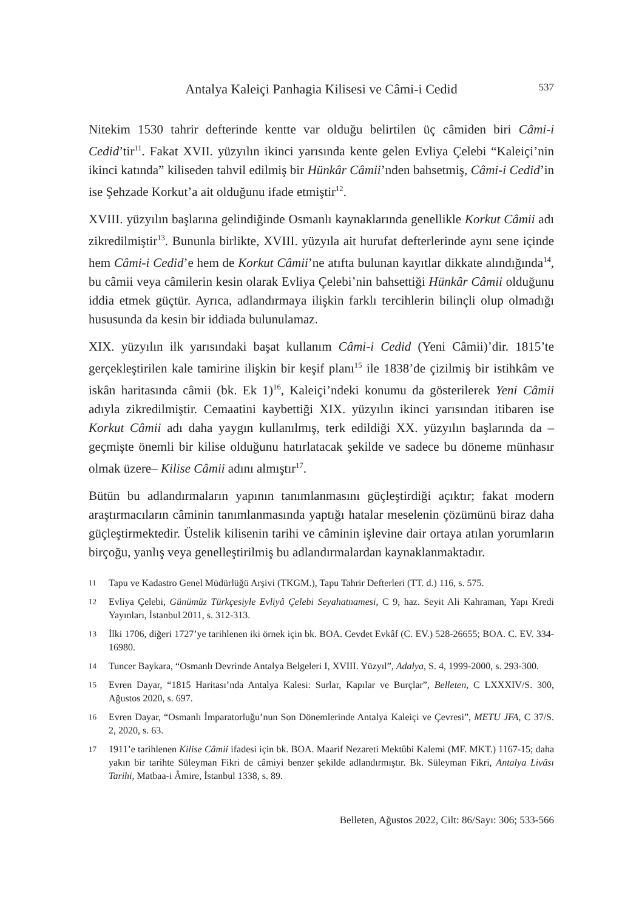Antalya Kaleiçi Panhagia Kilisesi ve Câmi-i Cedid 537
Nitekim 1530 tahrir defterinde kentte var olduğu belirtilen üç câmiden biri Câmi-i Cedid’tir<sup>11</sup>. Fakat XVII. yüzyılın ikinci yarısında kente gelen Evliya Çelebi “Kaleiçi’nin ikinci katında” kiliseden tahvil edilmiş bir Hünkâr Câmii’nden bahsetmiş, Câmi-i Cedid’in ise Şehzade Korkut’a ait olduğunu ifade etmiştir<sup>12</sup>.
XVIII. yüzyılın başlarına gelindiğinde Osmanlı kaynaklarında genellikle Korkut Câmii adı zikredilmiştir<sup>13</sup>. Bununla birlikte, XVIII. yüzyıla ait hurufat defterlerinde aynı sene içinde hem Câmi-i Cedid’e hem de Korkut Câmii’ne atıfta bulunan kayıtlar dikkate alındığında<sup>14</sup>, bu câmii veya câmilerin kesin olarak Evliya Çelebi’nin bahsettiği Hünkâr Câmii olduğunu iddia etmek güçtür. Ayrıca, adlandırmaya ilişkin farklı tercihlerin bilinçli olup olmadığı hususunda da kesin bir iddiada bulunulamaz.
XIX. yüzyılın ilk yarısındaki başat kullanım Câmi-i Cedid (Yeni Câmii)’dir. 1815’te gerçekleştirilen kale tamirine ilişkin bir keşif planı<sup>15</sup> ile 1838’de çizilmiş bir istihkâm ve iskân haritasında câmii (bk. Ek 1)<sup>16</sup>, Kaleiçi’ndeki konumu da gösterilerek Yeni Câmii adıyla zikredilmiştir. Cemaatini kaybettiği XIX. yüzyılın ikinci yarısından itibaren ise Korkut Câmii adı daha yaygın kullanılmış, terk edildiği XX. yüzyılın başlarında da –geçmişte önemli bir kilise olduğunu hatırlatacak şekilde ve sadece bu döneme münhasır olmak üzere– Kilise Câmii adını almıştır<sup>17</sup>.
Bütün bu adlandırmaların yapının tanımlanmasını güçleştirdiği açıktır; fakat modern araştırmacıların câminin tanımlanmasında yaptığı hatalar meselenin çözümünü biraz daha güçleştirmektedir. Üstelik kilisenin tarihi ve câminin işlevine dair ortaya atılan yorumların birçoğu, yanlış veya genelleştirilmiş bu adlandırmalardan kaynaklanmaktadır.
11 Tapu ve Kadastro Genel Müdürlüğü Arşivi (TKGM.), Tapu Tahrir Defterleri (TT. d.) 116, s. 575.
12 Evliya Çelebi, Günümüz Türkçesiyle Evliyâ Çelebi Seyahatnamesi, C 9, haz. Seyit Ali Kahraman, Yapı Kredi Yayınları, İstanbul 2011, s. 312-313.
13 İlki 1706, diğeri 1727’ye tarihlenen iki örnek için bk. BOA. Cevdet Evkâf (C. EV.) 528-26655; BOA. C. EV. 334-16980.
14 Tuncer Baykara, “Osmanlı Devrinde Antalya Belgeleri I, XVIII. Yüzyıl”, Adalya, S. 4, 1999-2000, s. 293-300.
15 Evren Dayar, “1815 Haritası’nda Antalya Kalesi: Surlar, Kapılar ve Burçlar”, Belleten, C LXXXIV/S. 300, Ağustos 2020, s. 697.
16 Evren Dayar, “Osmanlı İmparatorluğu’nun Son Dönemlerinde Antalya Kaleiçi ve Çevresi”, METU JFA, C 37/S. 2, 2020, s. 63.
17 1911’e tarihlenen Kilise Câmii ifadesi için bk. BOA. Maarif Nezareti Mektûbi Kalemi (MF. MKT.) 1167-15; daha yakın bir tarihte Süleyman Fikri de câmiyi benzer şekilde adlandırmıştır. Bk. Süleyman Fikri, Antalya Livâsı Tarihi, Matbaa-i Âmire, İstanbul 1338, s. 89.
Belleten, Ağustos 2022, Cilt: 86/Sayı: 306; 533-566